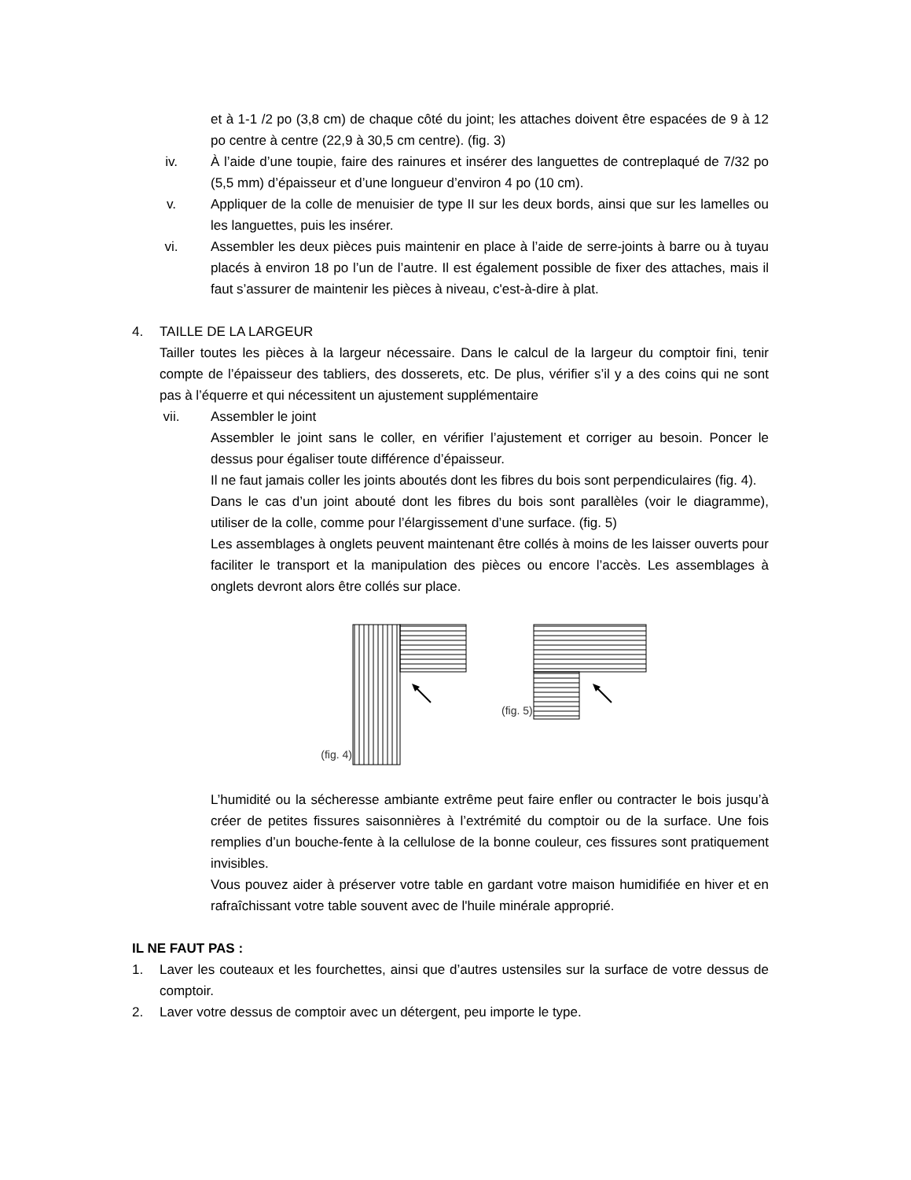et à 1-1 /2 po (3,8 cm) de chaque côté du joint; les attaches doivent être espacées de 9 à 12 po centre à centre (22,9 à 30,5 cm centre). (fig. 3)
iv. À l’aide d’une toupie, faire des rainures et insérer des languettes de contreplaqué de 7/32 po (5,5 mm) d’épaisseur et d’une longueur d’environ 4 po (10 cm).
v. Appliquer de la colle de menuisier de type II sur les deux bords, ainsi que sur les lamelles ou les languettes, puis les insérer.
vi. Assembler les deux pièces puis maintenir en place à l’aide de serre-joints à barre ou à tuyau placés à environ 18 po l’un de l’autre. Il est également possible de fixer des attaches, mais il faut s’assurer de maintenir les pièces à niveau, c'est-à-dire à plat.
4. TAILLE DE LA LARGEUR
Tailler toutes les pièces à la largeur nécessaire. Dans le calcul de la largeur du comptoir fini, tenir compte de l’épaisseur des tabliers, des dosserets, etc. De plus, vérifier s’il y a des coins qui ne sont pas à l’équerre et qui nécessitent un ajustement supplémentaire
vii. Assembler le joint
Assembler le joint sans le coller, en vérifier l’ajustement et corriger au besoin. Poncer le dessus pour égaliser toute différence d’épaisseur.
Il ne faut jamais coller les joints aboutés dont les fibres du bois sont perpendiculaires (fig. 4).
Dans le cas d’un joint abouté dont les fibres du bois sont parallèles (voir le diagramme), utiliser de la colle, comme pour l’élargissement d’une surface. (fig. 5)
Les assemblages à onglets peuvent maintenant être collés à moins de les laisser ouverts pour faciliter le transport et la manipulation des pièces ou encore l’accès. Les assemblages à onglets devront alors être collés sur place.
(fig. 4)
(fig. 5)
L’humidité ou la sécheresse ambiante extrême peut faire enfler ou contracter le bois jusqu’à créer de petites fissures saisonnières à l’extrémité du comptoir ou de la surface. Une fois remplies d’un bouche-fente à la cellulose de la bonne couleur, ces fissures sont pratiquement invisibles.
Vous pouvez aider à préserver votre table en gardant votre maison humidifiée en hiver et en rafraîchissant votre table souvent avec de l'huile minérale approprié.
IL NE FAUT PAS :
1. Laver les couteaux et les fourchettes, ainsi que d’autres ustensiles sur la surface de votre dessus de comptoir.
2. Laver votre dessus de comptoir avec un détergent, peu importe le type.